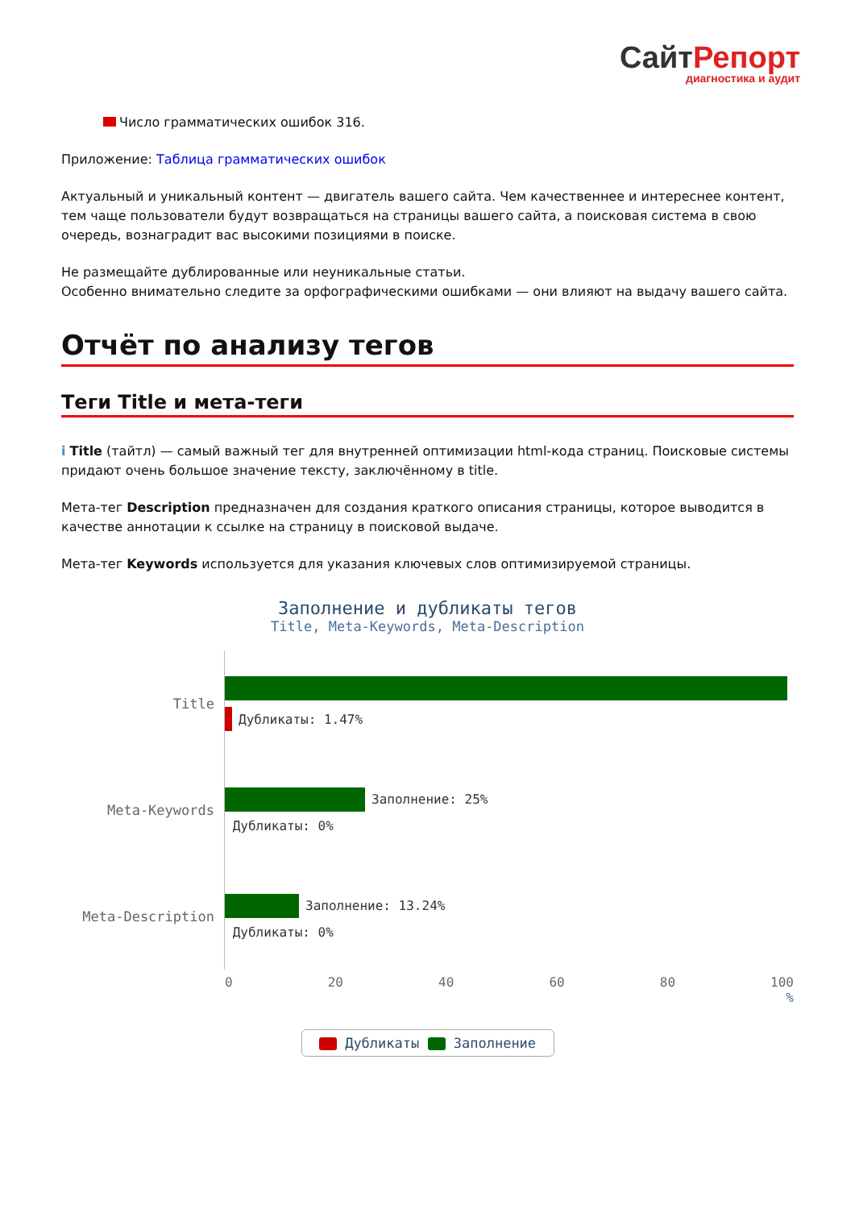СайтРепорт диагностика и аудит
Число грамматических ошибок 316.
Приложение: Таблица грамматических ошибок
Актуальный и уникальный контент — двигатель вашего сайта. Чем качественнее и интереснее контент, тем чаще пользователи будут возвращаться на страницы вашего сайта, а поисковая система в свою очередь, вознаградит вас высокими позициями в поиске.
Не размещайте дублированные или неуникальные статьи.
Особенно внимательно следите за орфографическими ошибками — они влияют на выдачу вашего сайта.
Отчёт по анализу тегов
Теги Title и мета-теги
i Title (тайтл) — самый важный тег для внутренней оптимизации html-кода страниц. Поисковые системы придают очень большое значение тексту, заключённому в title.
Мета-тег Description предназначен для создания краткого описания страницы, которое выводится в качестве аннотации к ссылке на страницу в поисковой выдаче.
Мета-тег Keywords используется для указания ключевых слов оптимизируемой страницы.
Заполнение и дубликаты тегов
Title, Meta-Keywords, Meta-Description
Title
Дубликаты: 1.47%
Meta-Keywords
Заполнение: 25%
Дубликаты: 0%
Meta-Description
Заполнение: 13.24%
Дубликаты: 0%
0 20 40 60 80 100
%
Дубликаты Заполнение